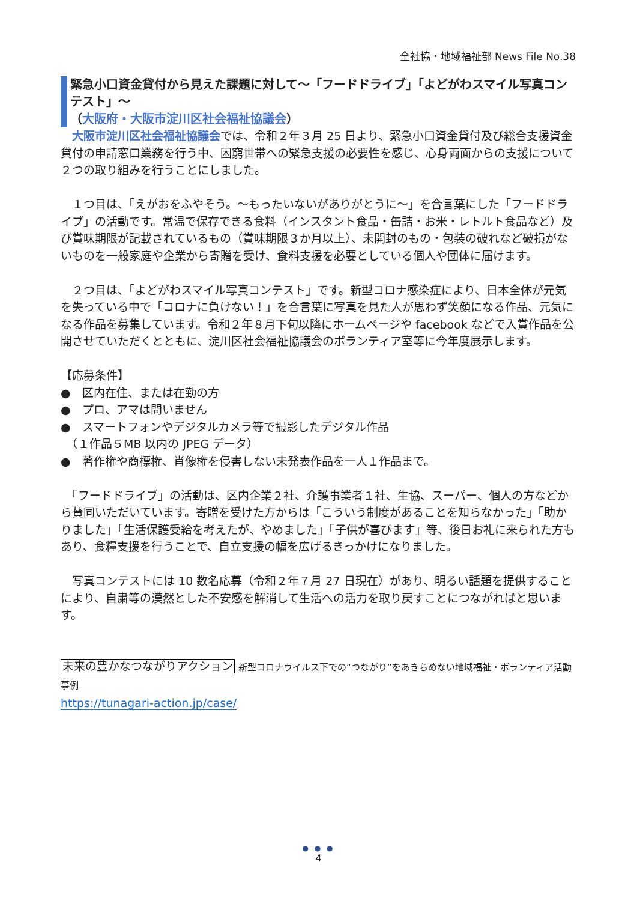全社協・地域福祉部 News File No.38
緊急小口資金貸付から見えた課題に対して～「フードドライブ」「よどがわスマイル写真コンテスト」～
（大阪府・大阪市淀川区社会福祉協議会）
　大阪市淀川区社会福祉協議会では、令和２年３月 25 日より、緊急小口資金貸付及び総合支援資金貸付の申請窓口業務を行う中、困窮世帯への緊急支援の必要性を感じ、心身両面からの支援について２つの取り組みを行うことにしました。
　１つ目は、「えがおをふやそう。～もったいないがありがとうに～」を合言葉にした「フードドライブ」の活動です。常温で保存できる食料（インスタント食品・缶詰・お米・レトルト食品など）及び賞味期限が記載されているもの（賞味期限３か月以上）、未開封のもの・包装の破れなど破損がないものを一般家庭や企業から寄贈を受け、食料支援を必要としている個人や団体に届けます。
　２つ目は、「よどがわスマイル写真コンテスト」です。新型コロナ感染症により、日本全体が元気を失っている中で「コロナに負けない！」を合言葉に写真を見た人が思わず笑顔になる作品、元気になる作品を募集しています。令和２年８月下旬以降にホームページや facebook などで入賞作品を公開させていただくとともに、淀川区社会福祉協議会のボランティア室等に今年度展示します。
【応募条件】
●　区内在住、または在勤の方
●　プロ、アマは問いません
●　スマートフォンやデジタルカメラ等で撮影したデジタル作品
　（１作品５MB 以内の JPEG データ）
●　著作権や商標権、肖像権を侵害しない未発表作品を一人１作品まで。
　「フードドライブ」の活動は、区内企業２社、介護事業者１社、生協、スーパー、個人の方などから賛同いただいています。寄贈を受けた方からは「こういう制度があることを知らなかった」「助かりました」「生活保護受給を考えたが、やめました」「子供が喜びます」等、後日お礼に来られた方もあり、食糧支援を行うことで、自立支援の幅を広げるきっかけになりました。
　写真コンテストには 10 数名応募（令和２年７月 27 日現在）があり、明るい話題を提供することにより、自粛等の漠然とした不安感を解消して生活への活力を取り戻すことにつながればと思います。
未来の豊かなつながりアクション 新型コロナウイルス下での“つながり”をあきらめない地域福祉・ボランティア活動事例
https://tunagari-action.jp/case/
● ● ●
4